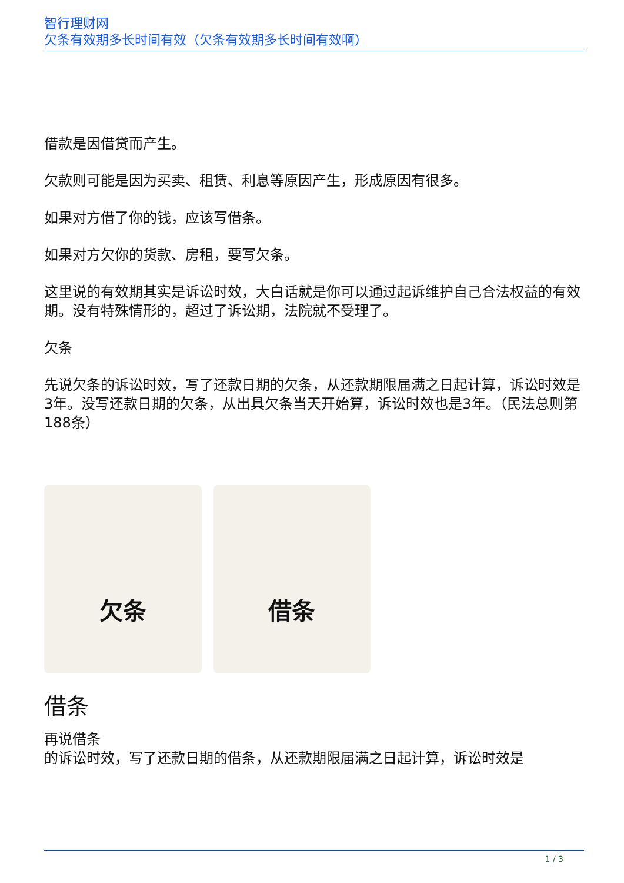智行理财网
欠条有效期多长时间有效（欠条有效期多长时间有效啊）
借款是因借贷而产生。
欠款则可能是因为买卖、租赁、利息等原因产生，形成原因有很多。
如果对方借了你的钱，应该写借条。
如果对方欠你的货款、房租，要写欠条。
这里说的有效期其实是诉讼时效，大白话就是你可以通过起诉维护自己合法权益的有效期。没有特殊情形的，超过了诉讼期，法院就不受理了。
欠条
先说欠条的诉讼时效，写了还款日期的欠条，从还款期限届满之日起计算，诉讼时效是3年。没写还款日期的欠条，从出具欠条当天开始算，诉讼时效也是3年。（民法总则第188条）
欠条 借条
借条
再说借条
的诉讼时效，写了还款日期的借条，从还款期限届满之日起计算，诉讼时效是
1 / 3